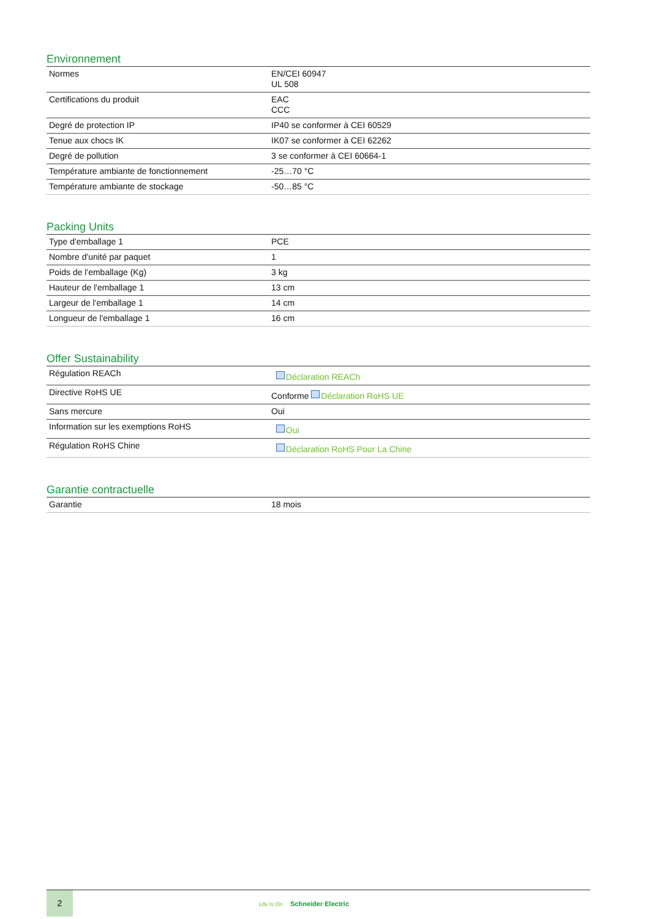Environnement
| Normes | EN/CEI 60947 UL 508 |
| Certifications du produit | EAC CCC |
| Degré de protection IP | IP40 se conformer à CEI 60529 |
| Tenue aux chocs IK | IK07 se conformer à CEI 62262 |
| Degré de pollution | 3 se conformer à CEI 60664-1 |
| Température ambiante de fonctionnement | -25…70 °C |
| Température ambiante de stockage | -50…85 °C |
Packing Units
| Type d'emballage 1 | PCE |
| Nombre d'unité par paquet | 1 |
| Poids de l'emballage (Kg) | 3 kg |
| Hauteur de l'emballage 1 | 13 cm |
| Largeur de l'emballage 1 | 14 cm |
| Longueur de l'emballage 1 | 16 cm |
Offer Sustainability
| Régulation REACh | Déclaration REACh |
| Directive RoHS UE | Conforme Déclaration RoHS UE |
| Sans mercure | Oui |
| Information sur les exemptions RoHS | Oui |
| Régulation RoHS Chine | Déclaration RoHS Pour La Chine |
Garantie contractuelle
| Garantie | 18 mois |
2
Life Is On Schneider Electric